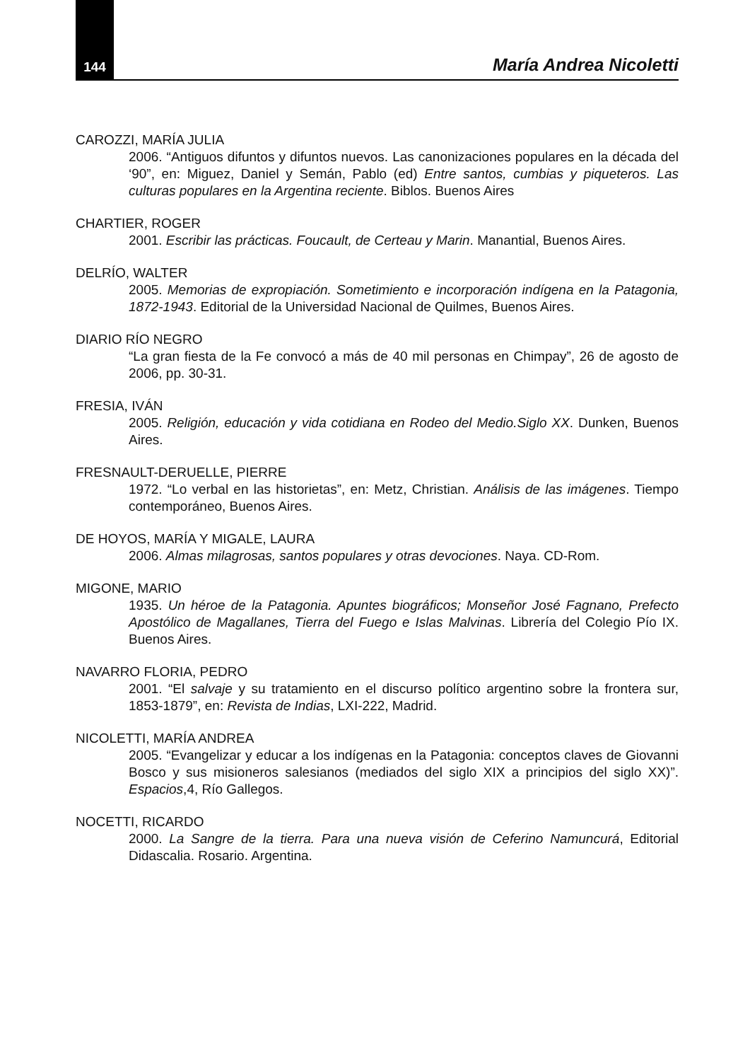144
María Andrea Nicoletti
CAROZZI, MARÍA JULIA
2006. “Antiguos difuntos y difuntos nuevos. Las canonizaciones populares en la década del ‘90”, en: Miguez, Daniel y Semán, Pablo (ed) Entre santos, cumbias y piqueteros. Las culturas populares en la Argentina reciente. Biblos. Buenos Aires
CHARTIER, ROGER
2001. Escribir las prácticas. Foucault, de Certeau y Marin. Manantial, Buenos Aires.
DELRÍO, WALTER
2005. Memorias de expropiación. Sometimiento e incorporación indígena en la Patagonia, 1872-1943. Editorial de la Universidad Nacional de Quilmes, Buenos Aires.
DIARIO RÍO NEGRO
“La gran fiesta de la Fe convocó a más de 40 mil personas en Chimpay”, 26 de agosto de 2006, pp. 30-31.
FRESIA, IVÁN
2005. Religión, educación y vida cotidiana en Rodeo del Medio.Siglo XX. Dunken, Buenos Aires.
FRESNAULT-DERUELLE, PIERRE
1972. “Lo verbal en las historietas”, en: Metz, Christian. Análisis de las imágenes. Tiempo contemporáneo, Buenos Aires.
DE HOYOS, MARÍA Y MIGALE, LAURA
2006. Almas milagrosas, santos populares y otras devociones. Naya. CD-Rom.
MIGONE, MARIO
1935. Un héroe de la Patagonia. Apuntes biográficos; Monseñor José Fagnano, Prefecto Apostólico de Magallanes, Tierra del Fuego e Islas Malvinas. Librería del Colegio Pío IX. Buenos Aires.
NAVARRO FLORIA, PEDRO
2001. “El salvaje y su tratamiento en el discurso político argentino sobre la frontera sur, 1853-1879”, en: Revista de Indias, LXI-222, Madrid.
NICOLETTI, MARÍA ANDREA
2005. “Evangelizar y educar a los indígenas en la Patagonia: conceptos claves de Giovanni Bosco y sus misioneros salesianos (mediados del siglo XIX a principios del siglo XX)”. Espacios,4, Río Gallegos.
NOCETTI, RICARDO
2000. La Sangre de la tierra. Para una nueva visión de Ceferino Namuncurá, Editorial Didascalia. Rosario. Argentina.